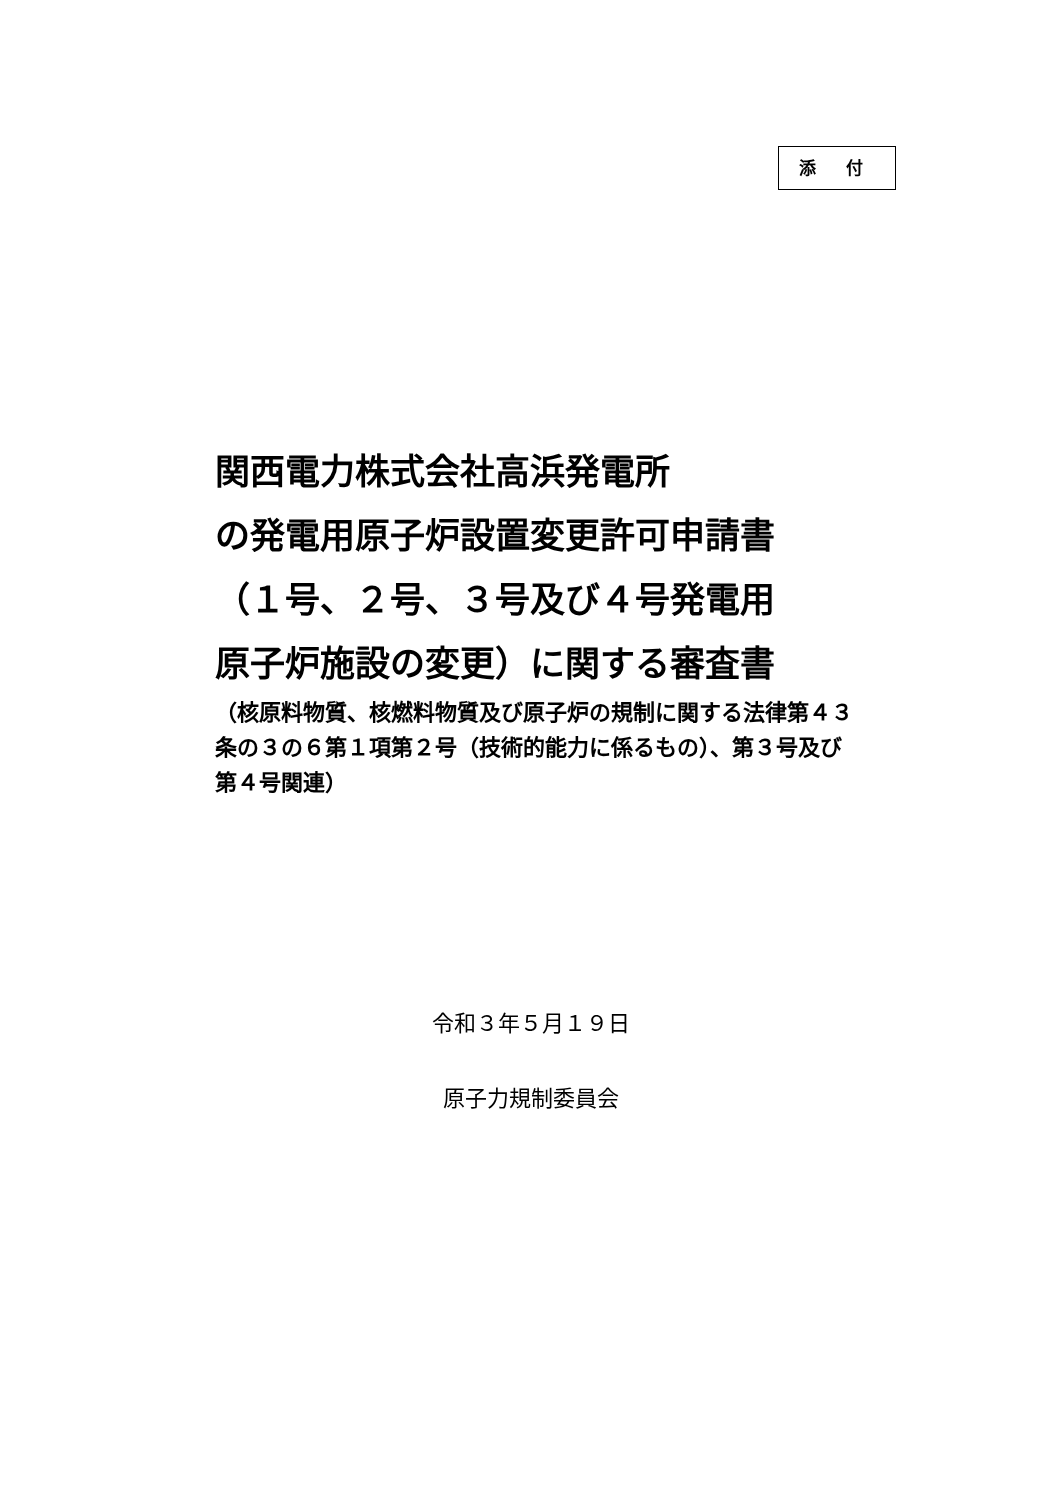添 付
関西電力株式会社高浜発電所
の発電用原子炉設置変更許可申請書
（１号、２号、３号及び４号発電用
原子炉施設の変更）に関する審査書
（核原料物質、核燃料物質及び原子炉の規制に関する法律第４３条の３の６第１項第２号（技術的能力に係るもの）、第３号及び第４号関連）
令和３年５月１９日
原子力規制委員会